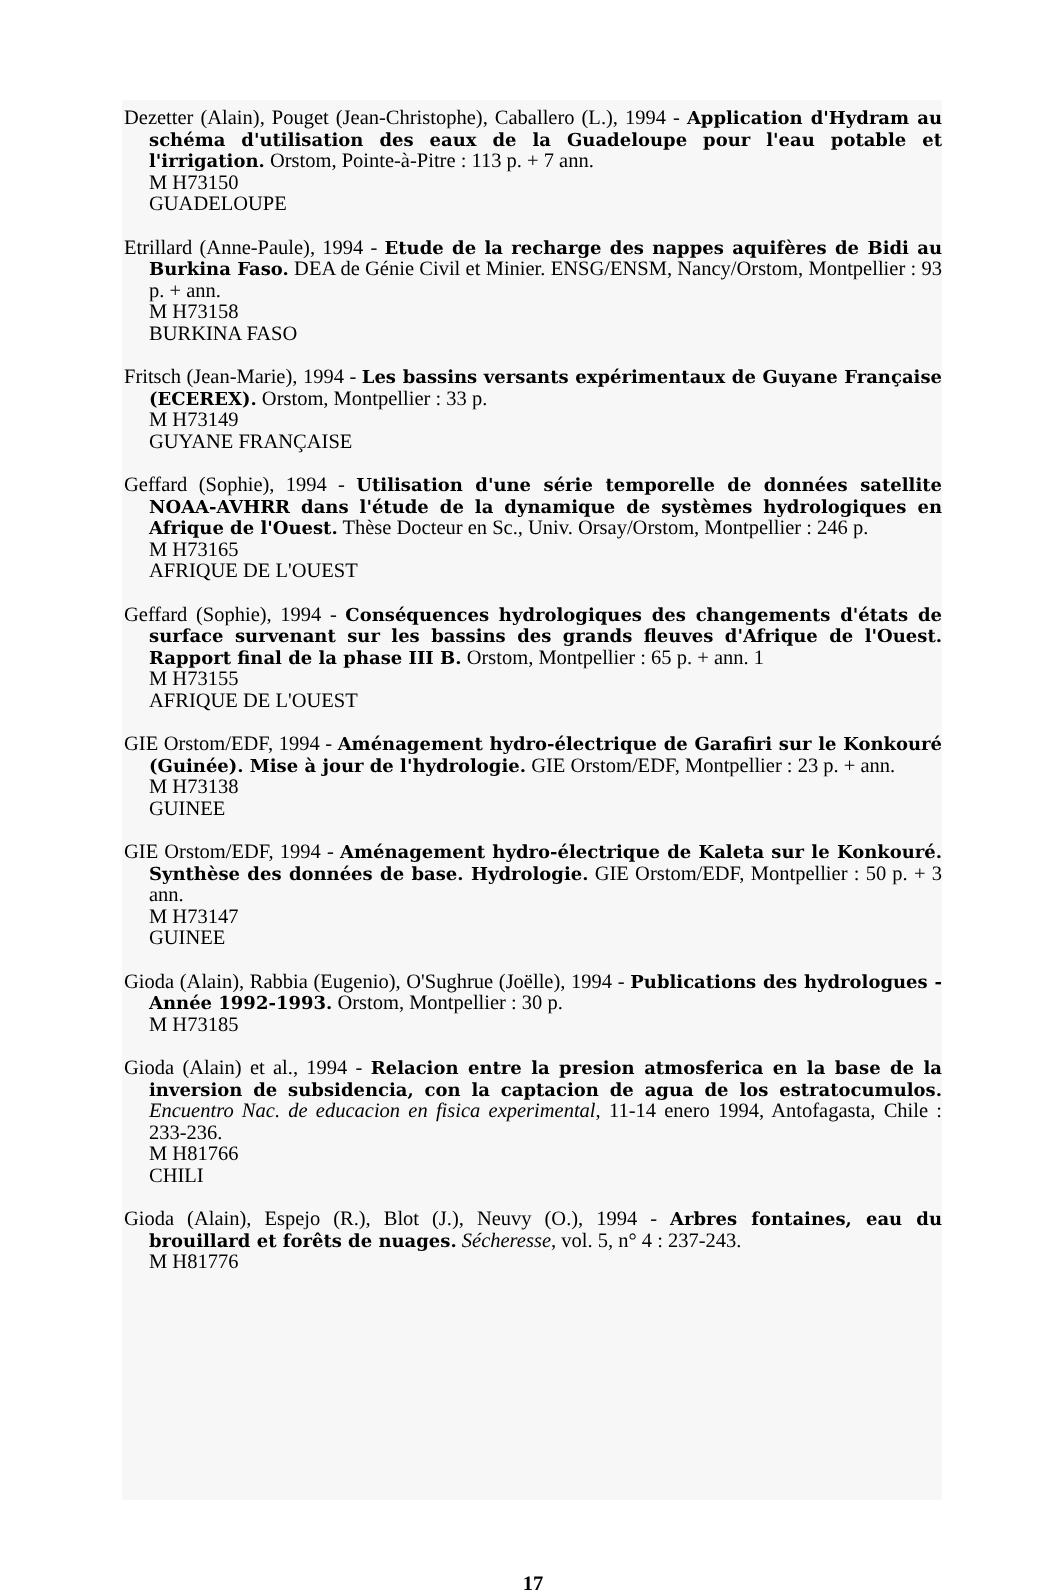Dezetter (Alain), Pouget (Jean-Christophe), Caballero (L.), 1994 - Application d'Hydram au schéma d'utilisation des eaux de la Guadeloupe pour l'eau potable et l'irrigation. Orstom, Pointe-à-Pitre : 113 p. + 7 ann.
M H73150
GUADELOUPE
Etrillard (Anne-Paule), 1994 - Etude de la recharge des nappes aquifères de Bidi au Burkina Faso. DEA de Génie Civil et Minier. ENSG/ENSM, Nancy/Orstom, Montpellier : 93 p. + ann.
M H73158
BURKINA FASO
Fritsch (Jean-Marie), 1994 - Les bassins versants expérimentaux de Guyane Française (ECEREX). Orstom, Montpellier : 33 p.
M H73149
GUYANE FRANÇAISE
Geffard (Sophie), 1994 - Utilisation d'une série temporelle de données satellite NOAA-AVHRR dans l'étude de la dynamique de systèmes hydrologiques en Afrique de l'Ouest. Thèse Docteur en Sc., Univ. Orsay/Orstom, Montpellier : 246 p.
M H73165
AFRIQUE DE L'OUEST
Geffard (Sophie), 1994 - Conséquences hydrologiques des changements d'états de surface survenant sur les bassins des grands fleuves d'Afrique de l'Ouest. Rapport final de la phase III B. Orstom, Montpellier : 65 p. + ann. 1
M H73155
AFRIQUE DE L'OUEST
GIE Orstom/EDF, 1994 - Aménagement hydro-électrique de Garafiri sur le Konkouré (Guinée). Mise à jour de l'hydrologie. GIE Orstom/EDF, Montpellier : 23 p. + ann.
M H73138
GUINEE
GIE Orstom/EDF, 1994 - Aménagement hydro-électrique de Kaleta sur le Konkouré. Synthèse des données de base. Hydrologie. GIE Orstom/EDF, Montpellier : 50 p. + 3 ann.
M H73147
GUINEE
Gioda (Alain), Rabbia (Eugenio), O'Sughrue (Joëlle), 1994 - Publications des hydrologues - Année 1992-1993. Orstom, Montpellier : 30 p.
M H73185
Gioda (Alain) et al., 1994 - Relacion entre la presion atmosferica en la base de la inversion de subsidencia, con la captacion de agua de los estratocumulos. Encuentro Nac. de educacion en fisica experimental, 11-14 enero 1994, Antofagasta, Chile : 233-236.
M H81766
CHILI
Gioda (Alain), Espejo (R.), Blot (J.), Neuvy (O.), 1994 - Arbres fontaines, eau du brouillard et forêts de nuages. Sécheresse, vol. 5, n° 4 : 237-243.
M H81776
17